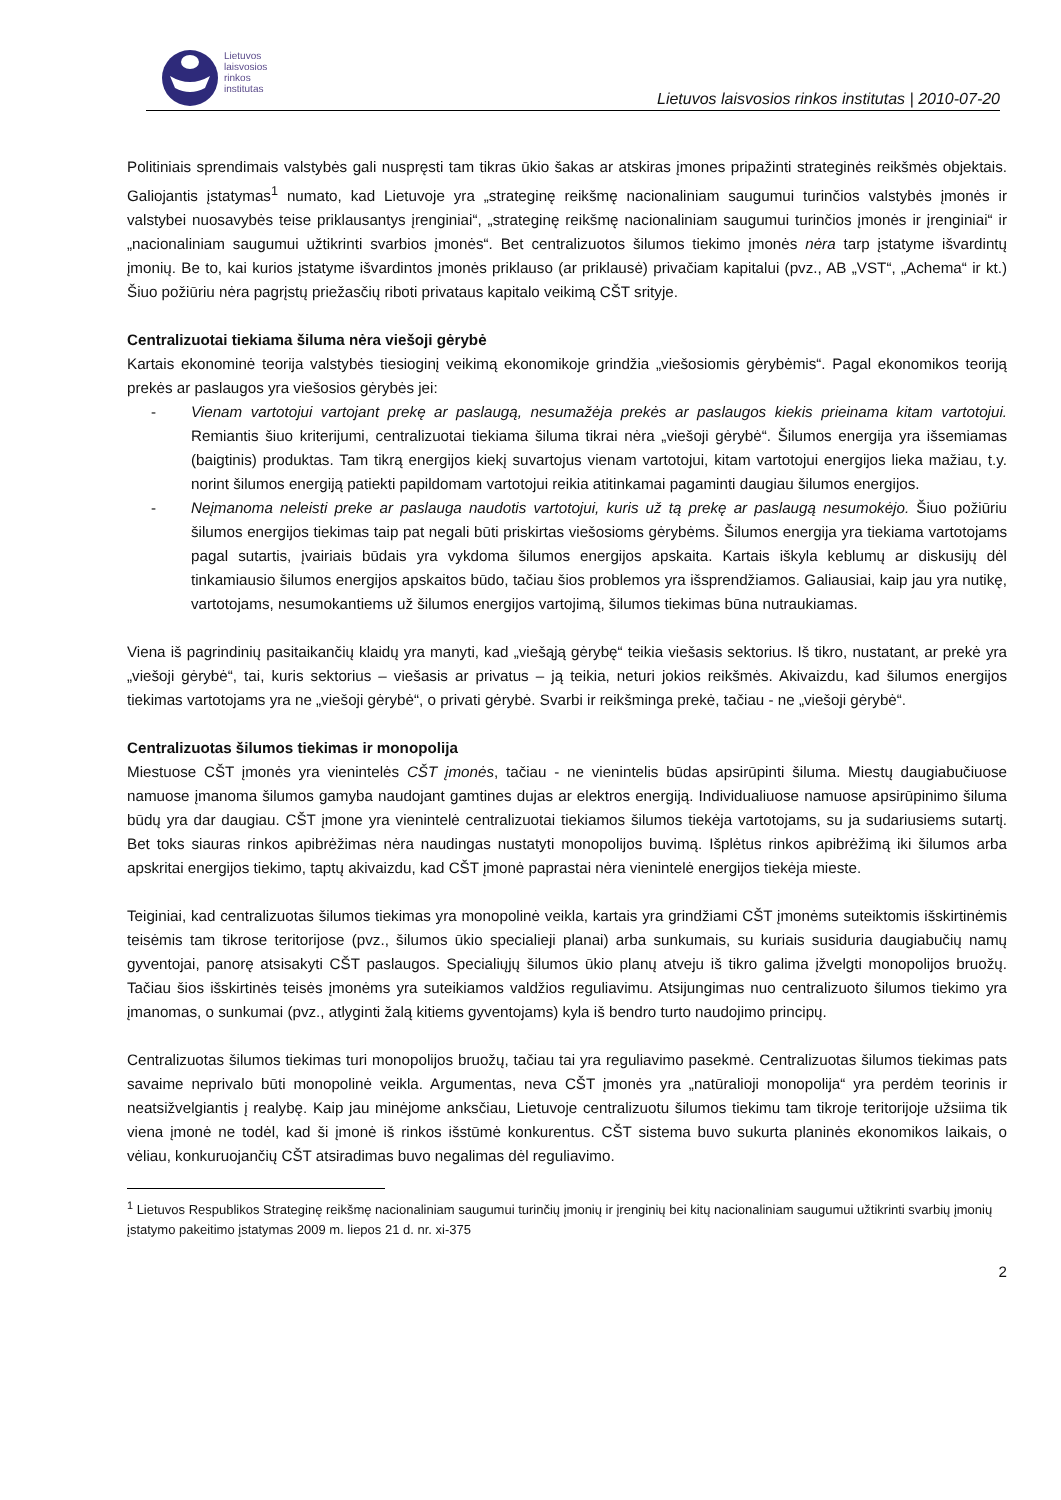Lietuvos
laisvosios
rinkos
institutas
Lietuvos laisvosios rinkos institutas | 2010-07-20
Politiniais sprendimais valstybės gali nuspręsti tam tikras ūkio šakas ar atskiras įmones pripažinti strateginės reikšmės objektais. Galiojantis įstatymas<sup>1</sup> numato, kad Lietuvoje yra „strateginę reikšmę nacionaliniam saugumui turinčios valstybės įmonės ir valstybei nuosavybės teise priklausantys įrenginiai“, „strateginę reikšmę nacionaliniam saugumui turinčios įmonės ir įrenginiai“ ir „nacionaliniam saugumui užtikrinti svarbios įmonės“. Bet centralizuotos šilumos tiekimo įmonės nėra tarp įstatyme išvardintų įmonių. Be to, kai kurios įstatyme išvardintos įmonės priklauso (ar priklausė) privačiam kapitalui (pvz., AB „VST“, „Achema“ ir kt.) Šiuo požiūriu nėra pagrįstų priežasčių riboti privataus kapitalo veikimą CŠT srityje.
Centralizuotai tiekiama šiluma nėra viešoji gėrybė
Kartais ekonominė teorija valstybės tiesioginį veikimą ekonomikoje grindžia „viešosiomis gėrybėmis“. Pagal ekonomikos teoriją prekės ar paslaugos yra viešosios gėrybės jei:
- Vienam vartotojui vartojant prekę ar paslaugą, nesumažėja prekės ar paslaugos kiekis prieinama kitam vartotojui. Remiantis šiuo kriterijumi, centralizuotai tiekiama šiluma tikrai nėra „viešoji gėrybė“. Šilumos energija yra išsemiamas (baigtinis) produktas. Tam tikrą energijos kiekį suvartojus vienam vartotojui, kitam vartotojui energijos lieka mažiau, t.y. norint šilumos energiją patiekti papildomam vartotojui reikia atitinkamai pagaminti daugiau šilumos energijos.
- Neįmanoma neleisti preke ar paslauga naudotis vartotojui, kuris už tą prekę ar paslaugą nesumokėjo. Šiuo požiūriu šilumos energijos tiekimas taip pat negali būti priskirtas viešosioms gėrybėms. Šilumos energija yra tiekiama vartotojams pagal sutartis, įvairiais būdais yra vykdoma šilumos energijos apskaita. Kartais iškyla keblumų ar diskusijų dėl tinkamiausio šilumos energijos apskaitos būdo, tačiau šios problemos yra išsprendžiamos. Galiausiai, kaip jau yra nutikę, vartotojams, nesumokantiems už šilumos energijos vartojimą, šilumos tiekimas būna nutraukiamas.
Viena iš pagrindinių pasitaikančių klaidų yra manyti, kad „viešąją gėrybę“ teikia viešasis sektorius. Iš tikro, nustatant, ar prekė yra „viešoji gėrybė“, tai, kuris sektorius – viešasis ar privatus – ją teikia, neturi jokios reikšmės. Akivaizdu, kad šilumos energijos tiekimas vartotojams yra ne „viešoji gėrybė“, o privati gėrybė. Svarbi ir reikšminga prekė, tačiau - ne „viešoji gėrybė“.
Centralizuotas šilumos tiekimas ir monopolija
Miestuose CŠT įmonės yra vienintelės CŠT įmonės, tačiau - ne vienintelis būdas apsirūpinti šiluma. Miestų daugiabučiuose namuose įmanoma šilumos gamyba naudojant gamtines dujas ar elektros energiją. Individualiuose namuose apsirūpinimo šiluma būdų yra dar daugiau. CŠT įmone yra vienintelė centralizuotai tiekiamos šilumos tiekėja vartotojams, su ja sudariusiems sutartį. Bet toks siauras rinkos apibrėžimas nėra naudingas nustatyti monopolijos buvimą. Išplėtus rinkos apibrėžimą iki šilumos arba apskritai energijos tiekimo, taptų akivaizdu, kad CŠT įmonė paprastai nėra vienintelė energijos tiekėja mieste.
Teiginiai, kad centralizuotas šilumos tiekimas yra monopolinė veikla, kartais yra grindžiami CŠT įmonėms suteiktomis išskirtinėmis teisėmis tam tikrose teritorijose (pvz., šilumos ūkio specialieji planai) arba sunkumais, su kuriais susiduria daugiabučių namų gyventojai, panorę atsisakyti CŠT paslaugos. Specialiųjų šilumos ūkio planų atveju iš tikro galima įžvelgti monopolijos bruožų. Tačiau šios išskirtinės teisės įmonėms yra suteikiamos valdžios reguliavimu. Atsijungimas nuo centralizuoto šilumos tiekimo yra įmanomas, o sunkumai (pvz., atlyginti žalą kitiems gyventojams) kyla iš bendro turto naudojimo principų.
Centralizuotas šilumos tiekimas turi monopolijos bruožų, tačiau tai yra reguliavimo pasekmė. Centralizuotas šilumos tiekimas pats savaime neprivalo būti monopolinė veikla. Argumentas, neva CŠT įmonės yra „natūralioji monopolija“ yra perdėm teorinis ir neatsižvelgiantis į realybę. Kaip jau minėjome anksčiau, Lietuvoje centralizuotu šilumos tiekimu tam tikroje teritorijoje užsiima tik viena įmonė ne todėl, kad ši įmonė iš rinkos išstūmė konkurentus. CŠT sistema buvo sukurta planinės ekonomikos laikais, o vėliau, konkuruojančių CŠT atsiradimas buvo negalimas dėl reguliavimo.
<sup>1</sup> Lietuvos Respublikos Strateginę reikšmę nacionaliniam saugumui turinčių įmonių ir įrenginių bei kitų nacionaliniam saugumui užtikrinti svarbių įmonių įstatymo pakeitimo įstatymas 2009 m. liepos 21 d. nr. xi-375
2